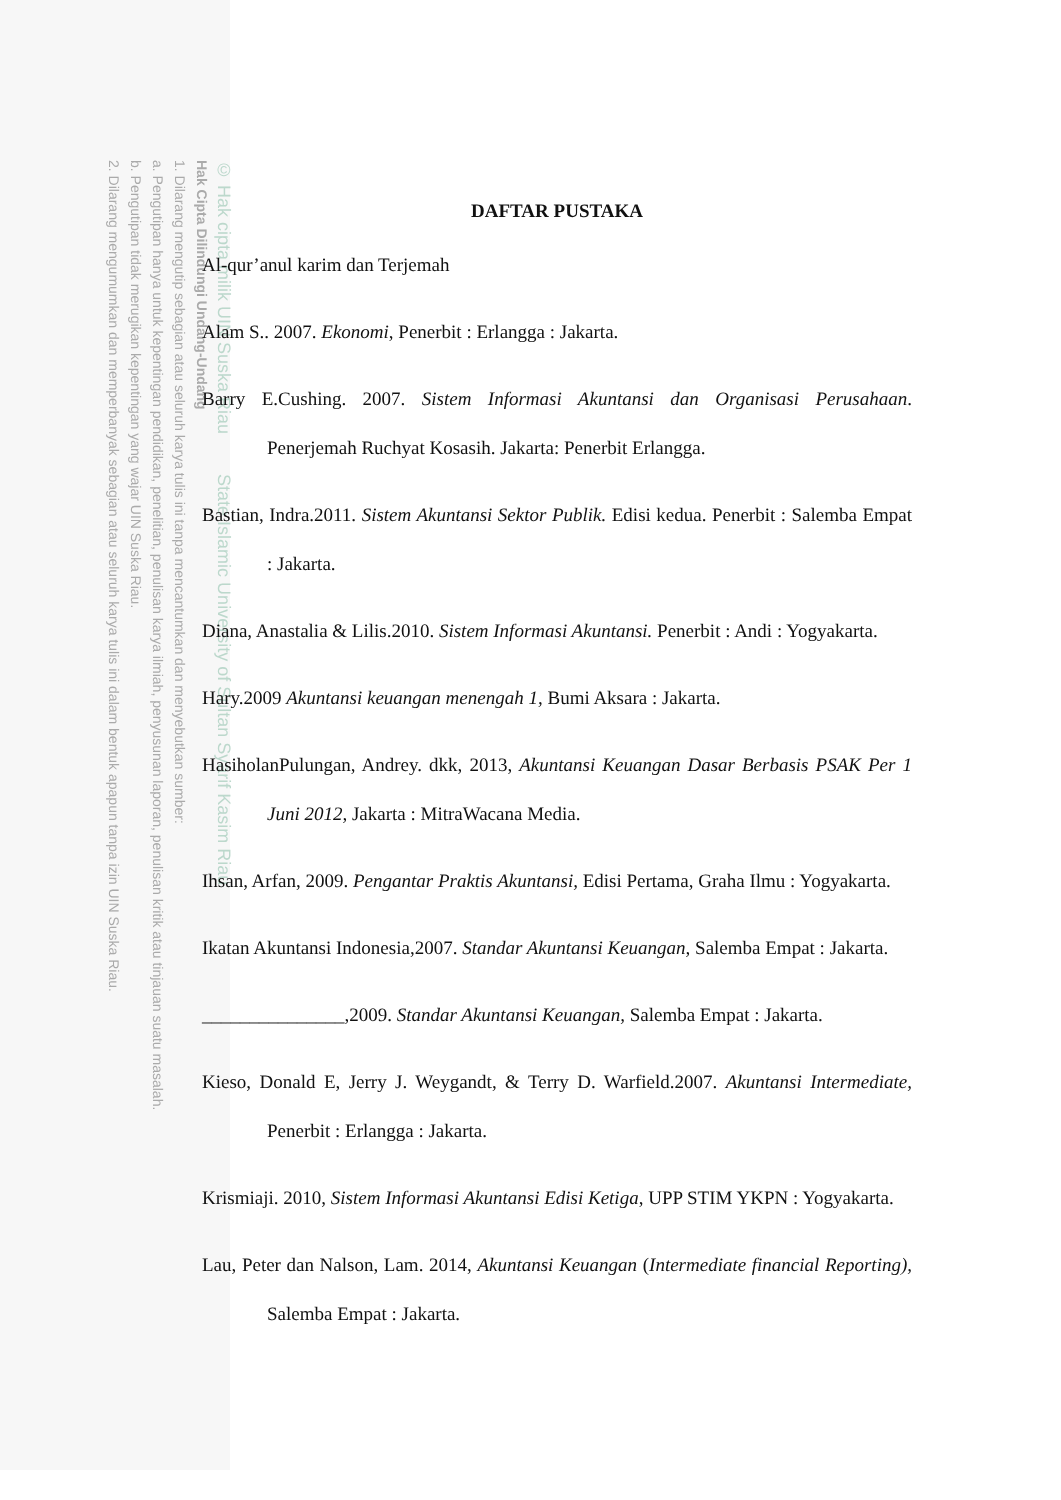© Hak cipta milik UIN Suska Riau State Islamic University of Sultan Syarif Kasim Riau
Hak Cipta Dilindungi Undang-Undang
1. Dilarang mengutip sebagian atau seluruh karya tulis ini tanpa mencantumkan dan menyebutkan sumber:
a. Pengutipan hanya untuk kepentingan pendidikan, penelitian, penulisan karya ilmiah, penyusunan laporan, penulisan kritik atau tinjauan suatu masalah.
b. Pengutipan tidak merugikan kepentingan yang wajar UIN Suska Riau.
2. Dilarang mengumumkan dan memperbanyak sebagian atau seluruh karya tulis ini dalam bentuk apapun tanpa izin UIN Suska Riau.
DAFTAR PUSTAKA
Al-qur’anul karim dan Terjemah
Alam S.. 2007. Ekonomi, Penerbit : Erlangga : Jakarta.
Barry E.Cushing. 2007. Sistem Informasi Akuntansi dan Organisasi Perusahaan. Penerjemah Ruchyat Kosasih. Jakarta: Penerbit Erlangga.
Bastian, Indra.2011. Sistem Akuntansi Sektor Publik. Edisi kedua. Penerbit : Salemba Empat : Jakarta.
Diana, Anastalia & Lilis.2010. Sistem Informasi Akuntansi. Penerbit : Andi : Yogyakarta.
Hary.2009 Akuntansi keuangan menengah 1, Bumi Aksara : Jakarta.
HasiholanPulungan, Andrey. dkk, 2013, Akuntansi Keuangan Dasar Berbasis PSAK Per 1 Juni 2012, Jakarta : MitraWacana Media.
Ihsan, Arfan, 2009. Pengantar Praktis Akuntansi, Edisi Pertama, Graha Ilmu : Yogyakarta.
Ikatan Akuntansi Indonesia,2007. Standar Akuntansi Keuangan, Salemba Empat : Jakarta.
_______________,2009. Standar Akuntansi Keuangan, Salemba Empat : Jakarta.
Kieso, Donald E, Jerry J. Weygandt, & Terry D. Warfield.2007. Akuntansi Intermediate, Penerbit : Erlangga : Jakarta.
Krismiaji. 2010, Sistem Informasi Akuntansi Edisi Ketiga, UPP STIM YKPN : Yogyakarta.
Lau, Peter dan Nalson, Lam. 2014, Akuntansi Keuangan (Intermediate financial Reporting), Salemba Empat : Jakarta.